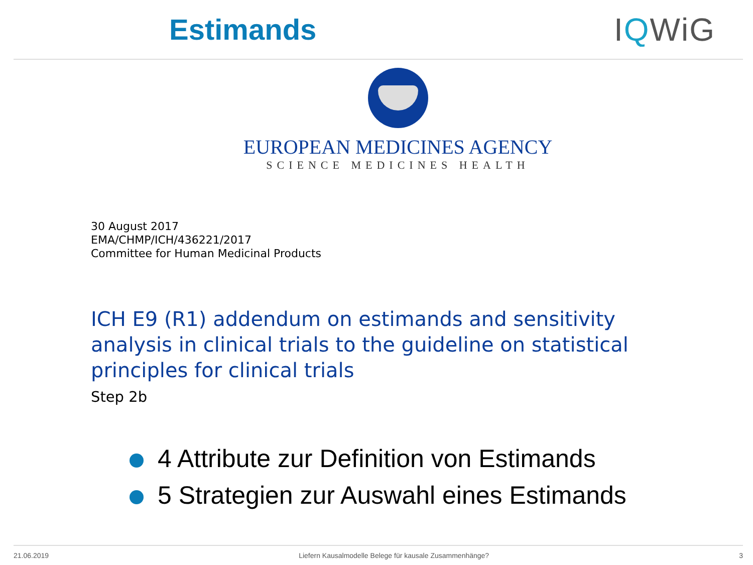Estimands IQWiG
EUROPEAN MEDICINES AGENCY
SCIENCE MEDICINES HEALTH
30 August 2017
EMA/CHMP/ICH/436221/2017
Committee for Human Medicinal Products
ICH E9 (R1) addendum on estimands and sensitivity analysis in clinical trials to the guideline on statistical principles for clinical trials
Step 2b
4 Attribute zur Definition von Estimands
5 Strategien zur Auswahl eines Estimands
21.06.2019 Liefern Kausalmodelle Belege für kausale Zusammenhänge? 3